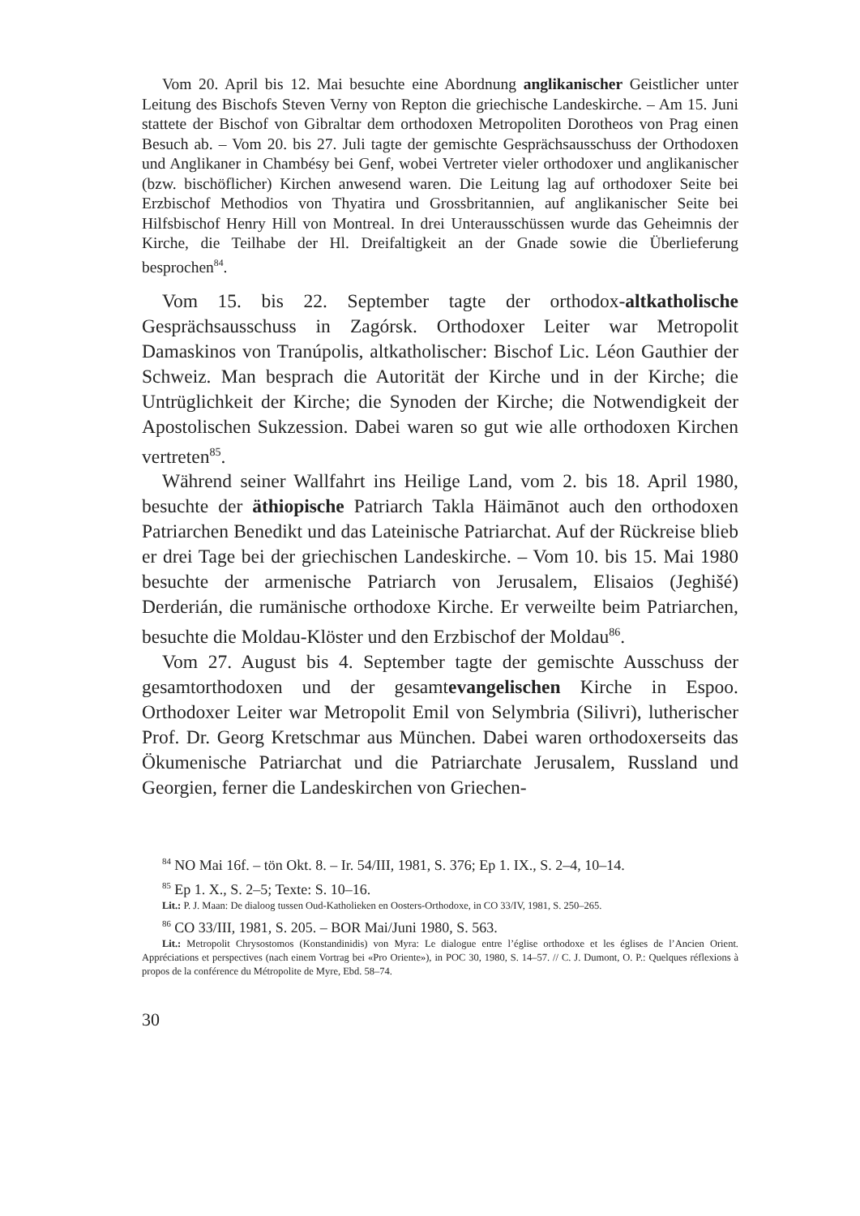Vom 20. April bis 12. Mai besuchte eine Abordnung anglikanischer Geistlicher unter Leitung des Bischofs Steven Verny von Repton die griechische Landeskirche. – Am 15. Juni stattete der Bischof von Gibraltar dem orthodoxen Metropoliten Dorotheos von Prag einen Besuch ab. – Vom 20. bis 27. Juli tagte der gemischte Gesprächsausschuss der Orthodoxen und Anglikaner in Chambésy bei Genf, wobei Vertreter vieler orthodoxer und anglikanischer (bzw. bischöflicher) Kirchen anwesend waren. Die Leitung lag auf orthodoxer Seite bei Erzbischof Methodios von Thyatira und Grossbritannien, auf anglikanischer Seite bei Hilfsbischof Henry Hill von Montreal. In drei Unterausschüssen wurde das Geheimnis der Kirche, die Teilhabe der Hl. Dreifaltigkeit an der Gnade sowie die Überlieferung besprochen<sup>84</sup>.
Vom 15. bis 22. September tagte der orthodox-altkatholische Gesprächsausschuss in Zagórsk. Orthodoxer Leiter war Metropolit Damaskinos von Tranúpolis, altkatholischer: Bischof Lic. Léon Gauthier der Schweiz. Man besprach die Autorität der Kirche und in der Kirche; die Untrüglichkeit der Kirche; die Synoden der Kirche; die Notwendigkeit der Apostolischen Sukzession. Dabei waren so gut wie alle orthodoxen Kirchen vertreten<sup>85</sup>.
Während seiner Wallfahrt ins Heilige Land, vom 2. bis 18. April 1980, besuchte der äthiopische Patriarch Takla Häimānot auch den orthodoxen Patriarchen Benedikt und das Lateinische Patriarchat. Auf der Rückreise blieb er drei Tage bei der griechischen Landeskirche. – Vom 10. bis 15. Mai 1980 besuchte der armenische Patriarch von Jerusalem, Elisaios (Jeghišé) Derderián, die rumänische orthodoxe Kirche. Er verweilte beim Patriarchen, besuchte die Moldau-Klöster und den Erzbischof der Moldau<sup>86</sup>.
Vom 27. August bis 4. September tagte der gemischte Ausschuss der gesamtorthodoxen und der gesamtevangelischen Kirche in Espoo. Orthodoxer Leiter war Metropolit Emil von Selymbria (Silivri), lutherischer Prof. Dr. Georg Kretschmar aus München. Dabei waren orthodoxerseits das Ökumenische Patriarchat und die Patriarchate Jerusalem, Russland und Georgien, ferner die Landeskirchen von Griechen-
<sup>84</sup> NO Mai 16f. – tön Okt. 8. – Ir. 54/III, 1981, S. 376; Ep 1. IX., S. 2–4, 10–14.
<sup>85</sup> Ep 1. X., S. 2–5; Texte: S. 10–16.
Lit.: P. J. Maan: De dialoog tussen Oud-Katholieken en Oosters-Orthodoxe, in CO 33/IV, 1981, S. 250–265.
<sup>86</sup> CO 33/III, 1981, S. 205. – BOR Mai/Juni 1980, S. 563.
Lit.: Metropolit Chrysostomos (Konstandinidis) von Myra: Le dialogue entre l’église orthodoxe et les églises de l’Ancien Orient. Appréciations et perspectives (nach einem Vortrag bei «Pro Oriente»), in POC 30, 1980, S. 14–57. // C. J. Dumont, O. P.: Quelques réflexions à propos de la conférence du Métropolite de Myre, Ebd. 58–74.
30